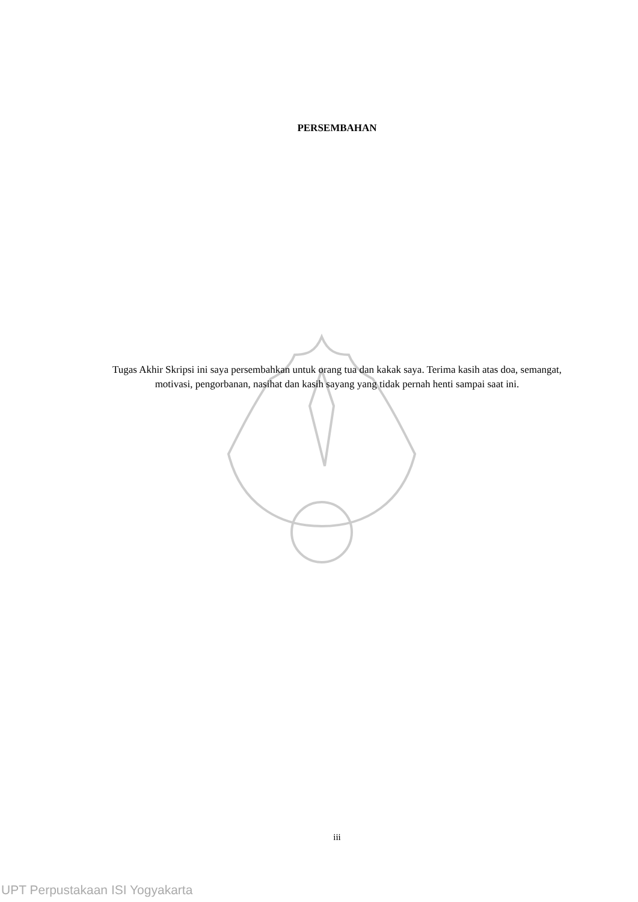PERSEMBAHAN
Tugas Akhir Skripsi ini saya persembahkan untuk orang tua dan kakak saya. Terima kasih atas doa, semangat, motivasi, pengorbanan, nasihat dan kasih sayang yang tidak pernah henti sampai saat ini.
iii
UPT Perpustakaan ISI Yogyakarta